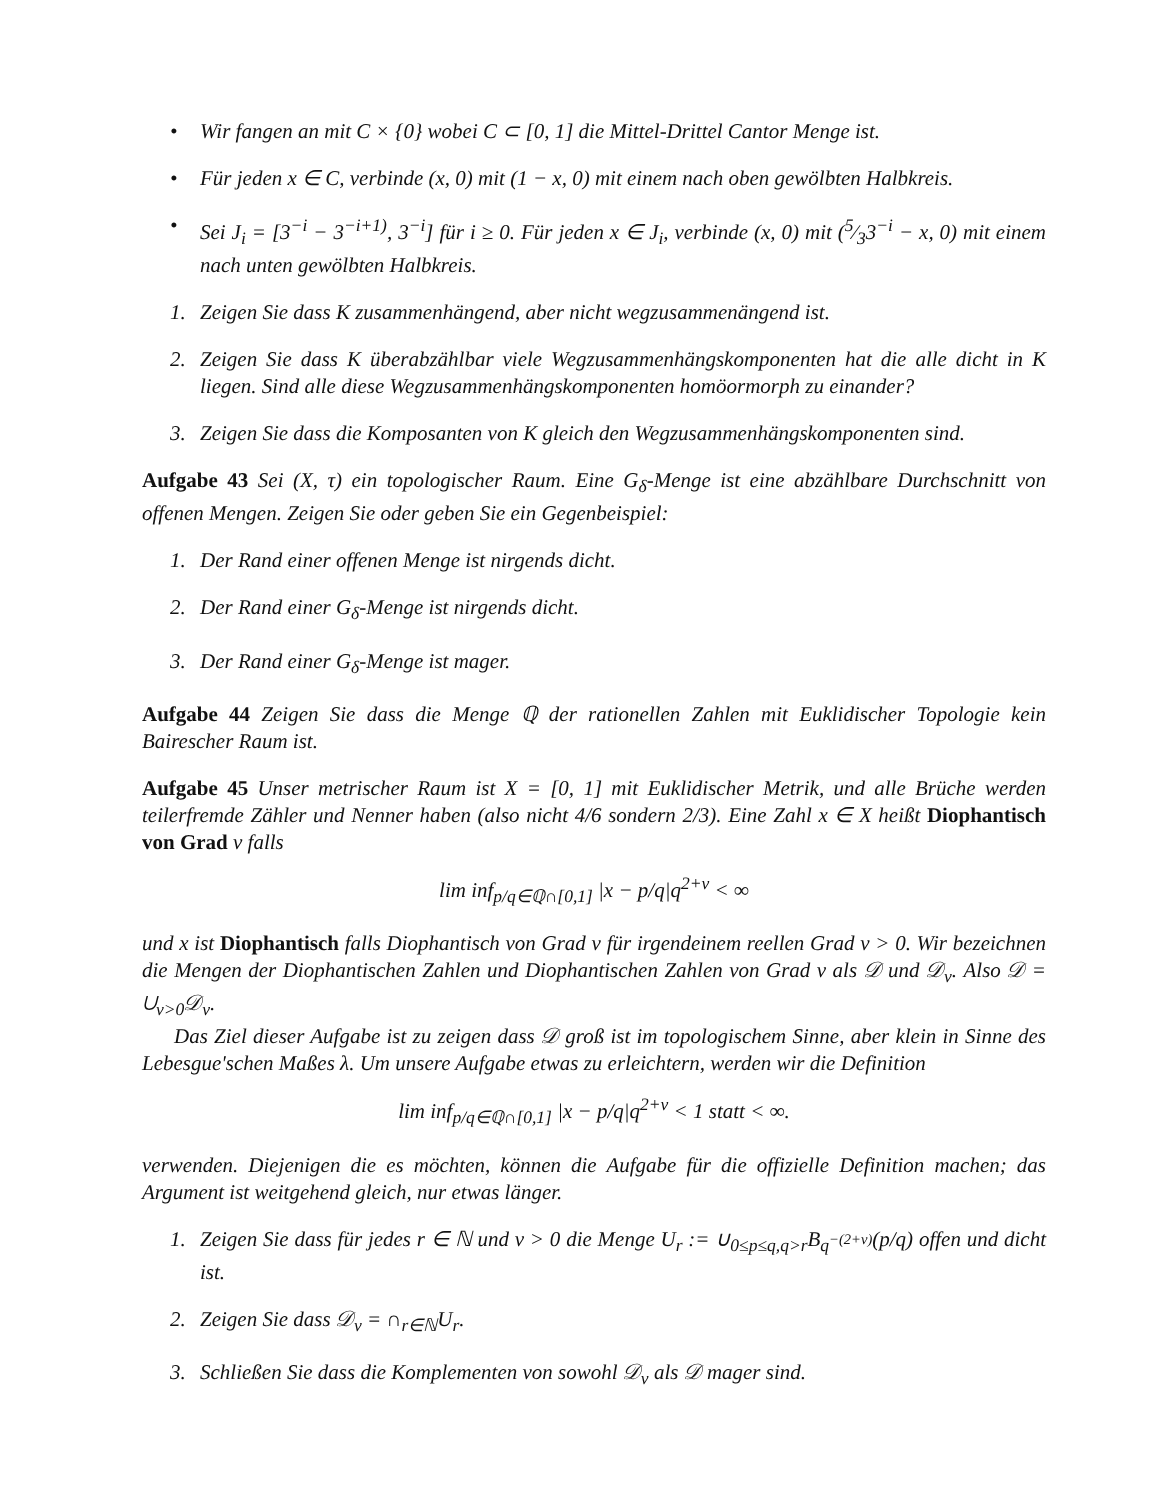• Wir fangen an mit C × {0} wobei C ⊂ [0, 1] die Mittel-Drittel Cantor Menge ist.
• Für jeden x ∈ C, verbinde (x, 0) mit (1 − x, 0) mit einem nach oben gewölbten Halbkreis.
• Sei J<sub>i</sub> = [3<sup>−i</sup> − 3<sup>−i+1)</sup>, 3<sup>−i</sup>] für i ≥ 0. Für jeden x ∈ J<sub>i</sub>, verbinde (x, 0) mit (5⁄33<sup>−i</sup> − x, 0) mit einem nach unten gewölbten Halbkreis.
1. Zeigen Sie dass K zusammenhängend, aber nicht wegzusammenängend ist.
2. Zeigen Sie dass K überabzählbar viele Wegzusammenhängskomponenten hat die alle dicht in K liegen. Sind alle diese Wegzusammenhängskomponenten homöormorph zu einander?
3. Zeigen Sie dass die Komposanten von K gleich den Wegzusammenhängskomponenten sind.
Aufgabe 43 Sei (X, τ) ein topologischer Raum. Eine G<sub>δ</sub>-Menge ist eine abzählbare Durchschnitt von offenen Mengen. Zeigen Sie oder geben Sie ein Gegenbeispiel:
1. Der Rand einer offenen Menge ist nirgends dicht.
2. Der Rand einer G<sub>δ</sub>-Menge ist nirgends dicht.
3. Der Rand einer G<sub>δ</sub>-Menge ist mager.
Aufgabe 44 Zeigen Sie dass die Menge ℚ der rationellen Zahlen mit Euklidischer Topologie kein Bairescher Raum ist.
Aufgabe 45 Unser metrischer Raum ist X = [0, 1] mit Euklidischer Metrik, und alle Brüche werden teilerfremde Zähler und Nenner haben (also nicht 4/6 sondern 2/3). Eine Zahl x ∈ X heißt Diophantisch von Grad ν falls
lim inf<sub>p/q∈ℚ∩[0,1]</sub> |x − p/q|q<sup>2+ν</sup> < ∞
und x ist Diophantisch falls Diophantisch von Grad ν für irgendeinem reellen Grad ν > 0. Wir bezeichnen die Mengen der Diophantischen Zahlen und Diophantischen Zahlen von Grad ν als 𝒟 und 𝒟<sub>ν</sub>. Also 𝒟 = ∪<sub>ν>0</sub>𝒟<sub>ν</sub>.
Das Ziel dieser Aufgabe ist zu zeigen dass 𝒟 groß ist im topologischem Sinne, aber klein in Sinne des Lebesgue'schen Maßes λ. Um unsere Aufgabe etwas zu erleichtern, werden wir die Definition
lim inf<sub>p/q∈ℚ∩[0,1]</sub> |x − p/q|q<sup>2+ν</sup> < 1 statt < ∞.
verwenden. Diejenigen die es möchten, können die Aufgabe für die offizielle Definition machen; das Argument ist weitgehend gleich, nur etwas länger.
1. Zeigen Sie dass für jedes r ∈ ℕ und ν > 0 die Menge U<sub>r</sub> := ∪<sub>0≤p≤q,q>r</sub>B<sub>q<sup>−(2+ν)</sup></sub>(p/q) offen und dicht ist.
2. Zeigen Sie dass 𝒟<sub>ν</sub> = ∩<sub>r∈ℕ</sub>U<sub>r</sub>.
3. Schließen Sie dass die Komplementen von sowohl 𝒟<sub>ν</sub> als 𝒟 mager sind.